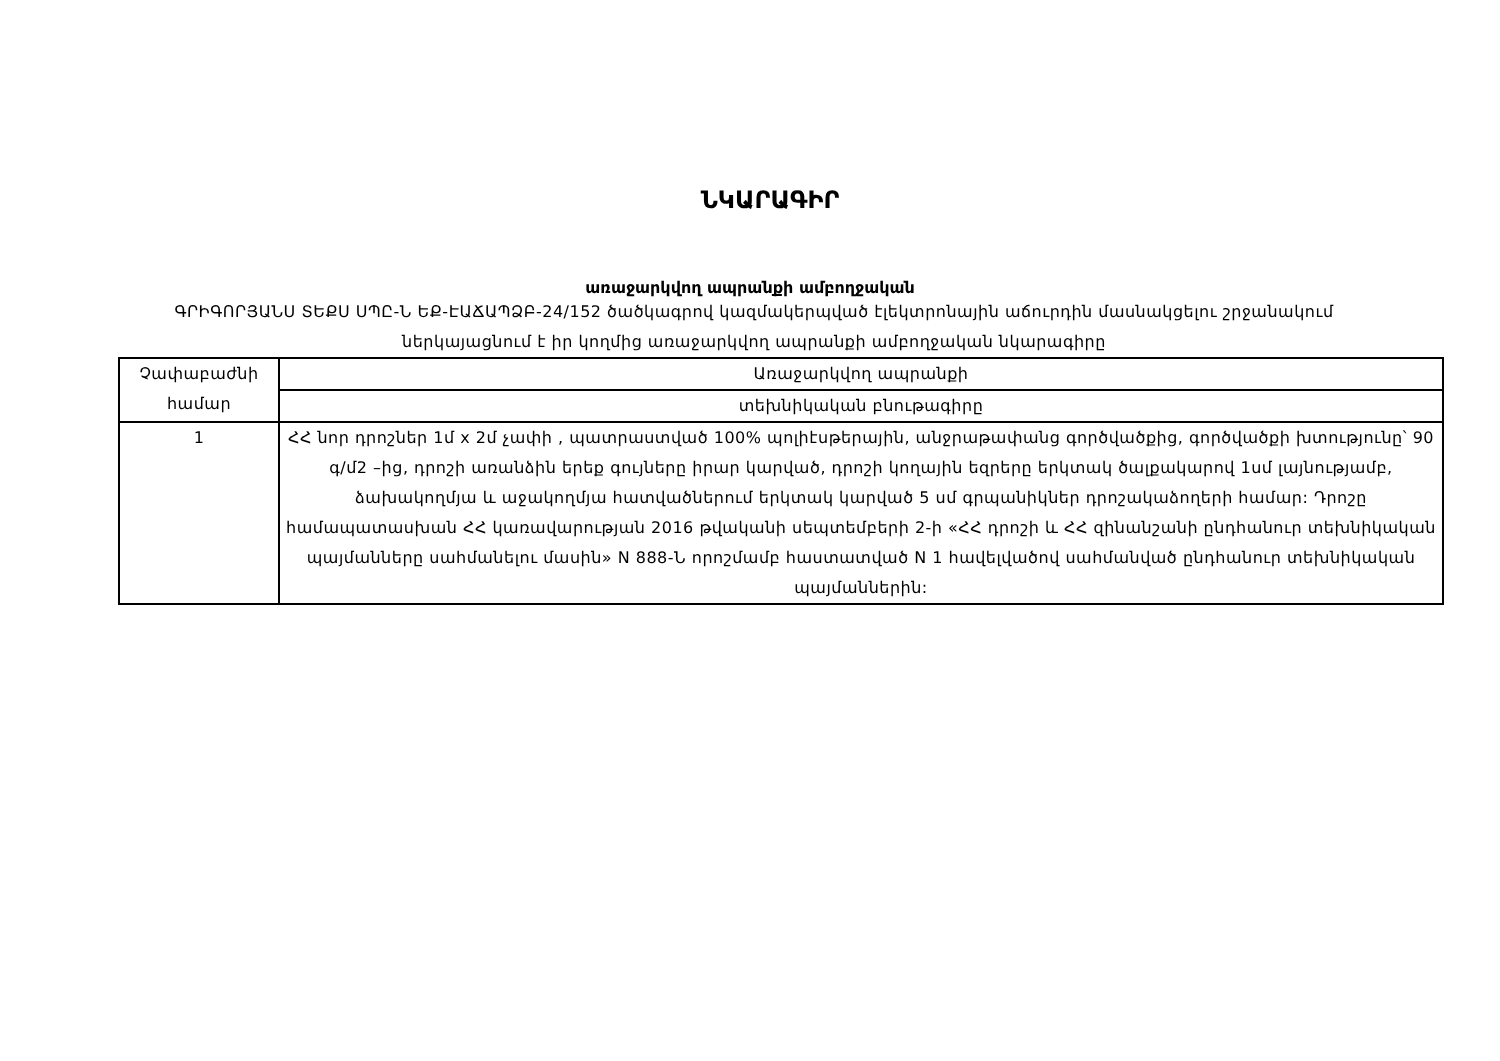ՆԿԱՐԱԳԻՐ
առաջարկվող ապրանքի ամբողջական
ԳՐԻԳՈՐՅԱՆՍ ՏԵՔՍ ՍՊԸ-Ն ԵՔ-ԷԱՃԱՊՁԲ-24/152 ծածկագրով կազմակերպված էլեկտրոնային աճուրդին մասնակցելու շրջանակում ներկայացնում է իր կողմից առաջարկվող ապրանքի ամբողջական նկարագիրը
| Չափաբաժնի համար | Առաջարկվող ապրանքի |
| | տեխնիկական բնութագիրը |
| 1 | ՀՀ նոր դրոշներ 1մ x 2մ չափի , պատրաստված 100% պոլիէսթերային, անջրաթափանց գործվածքից, գործվածքի խտությունը՝ 90 գ/մ2 –ից, դրոշի առանձին երեք գույները իրար կարված, դրոշի կողային եզրերը երկտակ ծալքակարով 1սմ լայնությամբ, ձախակողմյա և աջակողմյա հատվածներում երկտակ կարված 5 սմ գրպանիկներ դրոշակաձողերի համար: Դրոշը համապատասխան ՀՀ կառավարության 2016 թվականի սեպտեմբերի 2-ի «ՀՀ դրոշի և ՀՀ զինանշանի ընդհանուր տեխնիկական պայմանները սահմանելու մասին» N 888-Ն որոշմամբ հաստատված N 1 հավելվածով սահմանված ընդհանուր տեխնիկական պայմաններին: |